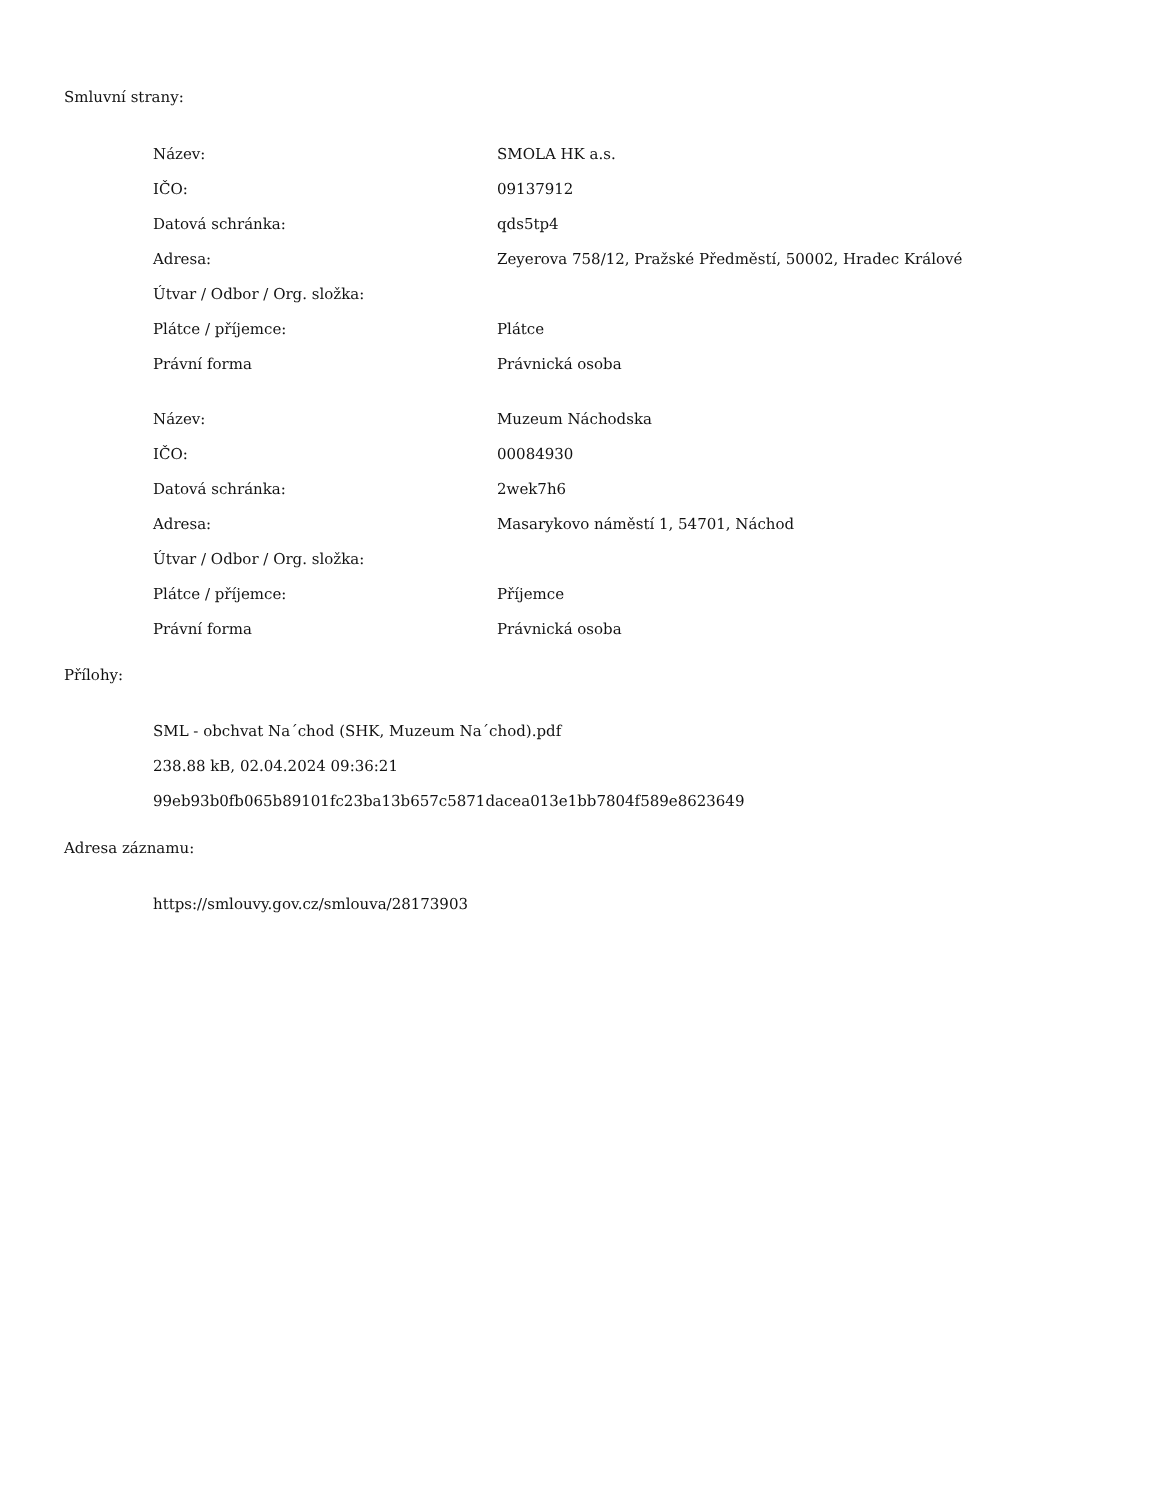Smluvní strany:
| Název: | SMOLA HK a.s. |
| IČO: | 09137912 |
| Datová schránka: | qds5tp4 |
| Adresa: | Zeyerova 758/12, Pražské Předměstí, 50002, Hradec Králové |
| Útvar / Odbor / Org. složka: | |
| Plátce / příjemce: | Plátce |
| Právní forma | Právnická osoba |
| Název: | Muzeum Náchodska |
| IČO: | 00084930 |
| Datová schránka: | 2wek7h6 |
| Adresa: | Masarykovo náměstí 1, 54701, Náchod |
| Útvar / Odbor / Org. složka: | |
| Plátce / příjemce: | Příjemce |
| Právní forma | Právnická osoba |
Přílohy:
SML - obchvat Na´chod (SHK, Muzeum Na´chod).pdf
238.88 kB, 02.04.2024 09:36:21
99eb93b0fb065b89101fc23ba13b657c5871dacea013e1bb7804f589e8623649
Adresa záznamu:
https://smlouvy.gov.cz/smlouva/28173903